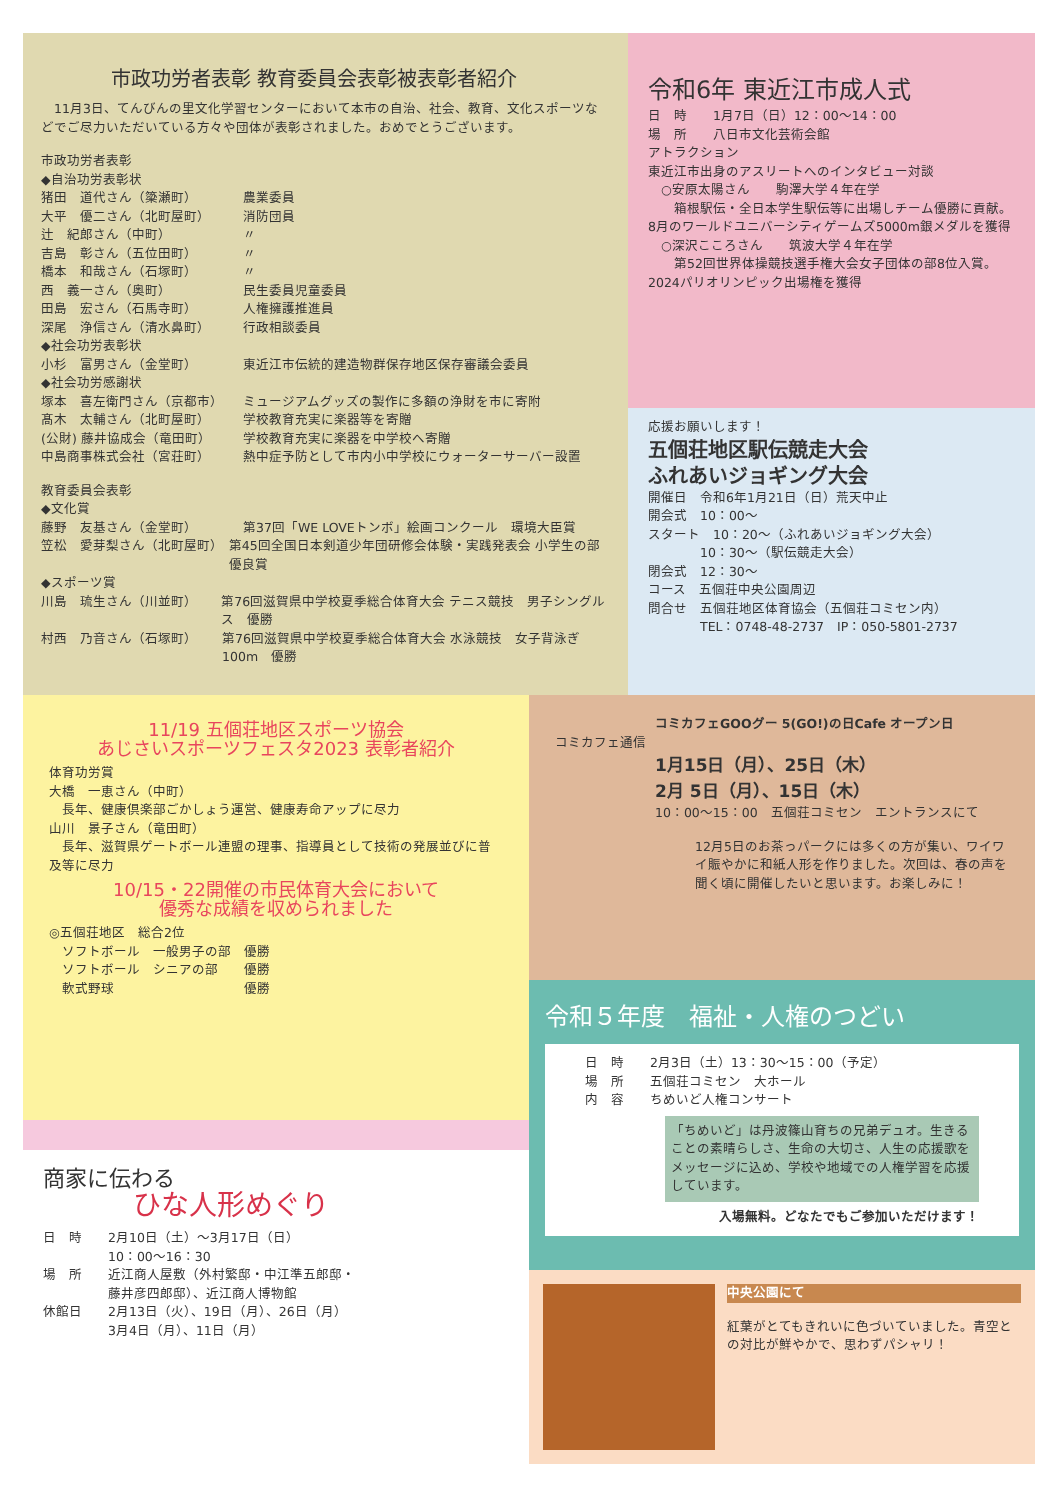市政功労者表彰 教育委員会表彰被表彰者紹介
　11月3日、てんびんの里文化学習センターにおいて本市の自治、社会、教育、文化スポーツなどでご尽力いただいている方々や団体が表彰されました。おめでとうございます。
市政功労者表彰
◆自治功労表彰状
猪田　道代さん（簗瀬町） 農業委員
大平　優二さん（北町屋町） 消防団員
辻　紀郎さん（中町） 〃
吉島　彰さん（五位田町） 〃
橋本　和哉さん（石塚町） 〃
西　義一さん（奥町） 民生委員児童委員
田島　宏さん（石馬寺町） 人権擁護推進員
深尾　浄信さん（清水鼻町） 行政相談委員
◆社会功労表彰状
小杉　富男さん（金堂町） 東近江市伝統的建造物群保存地区保存審議会委員
◆社会功労感謝状
塚本　喜左衛門さん（京都市） ミュージアムグッズの製作に多額の浄財を市に寄附
髙木　太輔さん（北町屋町） 学校教育充実に楽器等を寄贈
(公財) 藤井協成会（竜田町） 学校教育充実に楽器を中学校へ寄贈
中島商事株式会社（宮荘町） 熱中症予防として市内小中学校にウォーターサーバー設置
教育委員会表彰
◆文化賞
藤野　友基さん（金堂町） 第37回「WE LOVEトンボ」絵画コンクール　環境大臣賞
笠松　愛芽梨さん（北町屋町） 第45回全国日本剣道少年団研修会体験・実践発表会 小学生の部優良賞
◆スポーツ賞
川島　琉生さん（川並町） 第76回滋賀県中学校夏季総合体育大会 テニス競技　男子シングルス　優勝
村西　乃音さん（石塚町） 第76回滋賀県中学校夏季総合体育大会 水泳競技　女子背泳ぎ100m　優勝
令和6年 東近江市成人式
日　時　　1月7日（日）12：00〜14：00
場　所　　八日市文化芸術会館
アトラクション
東近江市出身のアスリートへのインタビュー対談
　○安原太陽さん　　駒澤大学４年在学
　　箱根駅伝・全日本学生駅伝等に出場しチーム優勝に貢献。8月のワールドユニバーシティゲームズ5000m銀メダルを獲得
　○深沢こころさん　　筑波大学４年在学
　　第52回世界体操競技選手権大会女子団体の部8位入賞。2024パリオリンピック出場権を獲得
応援お願いします！
五個荘地区駅伝競走大会
ふれあいジョギング大会
開催日　令和6年1月21日（日）荒天中止
開会式　10：00〜
スタート　10：20〜（ふれあいジョギング大会）
　　　　10：30〜（駅伝競走大会）
閉会式　12：30〜
コース　五個荘中央公園周辺
問合せ　五個荘地区体育協会（五個荘コミセン内）
　　　　TEL：0748-48-2737　IP：050-5801-2737
11/19 五個荘地区スポーツ協会
あじさいスポーツフェスタ2023 表彰者紹介
体育功労賞
大橋　一恵さん（中町）
　長年、健康倶楽部ごかしょう運営、健康寿命アップに尽力
山川　景子さん（竜田町）
　長年、滋賀県ゲートボール連盟の理事、指導員として技術の発展並びに普及等に尽力
10/15・22開催の市民体育大会において
優秀な成績を収められました
◎五個荘地区　総合2位
　ソフトボール　一般男子の部　優勝
　ソフトボール　シニアの部　　優勝
　軟式野球　　　　　　　　　　優勝
商家に伝わる
ひな人形めぐり
日　時　　2月10日（土）〜3月17日（日）
　　　　　10：00〜16：30
場　所　　近江商人屋敷（外村繁邸・中江準五郎邸・
　　　　　藤井彦四郎邸）、近江商人博物館
休館日　　2月13日（火）、19日（月）、26日（月）
　　　　　3月4日（月）、11日（月）
コミカフェGOOグー 5(GO!)の日Cafe オープン日
コミカフェ通信
1月15日（月）、25日（木）
2月 5日（月）、15日（木）
10：00〜15：00　五個荘コミセン　エントランスにて
12月5日のお茶っパークには多くの方が集い、ワイワイ賑やかに和紙人形を作りました。次回は、春の声を聞く頃に開催したいと思います。お楽しみに！
令和５年度　福祉・人権のつどい
日　時　　2月3日（土）13：30〜15：00（予定）
場　所　　五個荘コミセン　大ホール
内　容　　ちめいど人権コンサート
「ちめいど」は丹波篠山育ちの兄弟デュオ。生きることの素晴らしさ、生命の大切さ、人生の応援歌をメッセージに込め、学校や地域での人権学習を応援しています。
入場無料。どなたでもご参加いただけます！
中央公園にて
紅葉がとてもきれいに色づいていました。青空との対比が鮮やかで、思わずパシャリ！